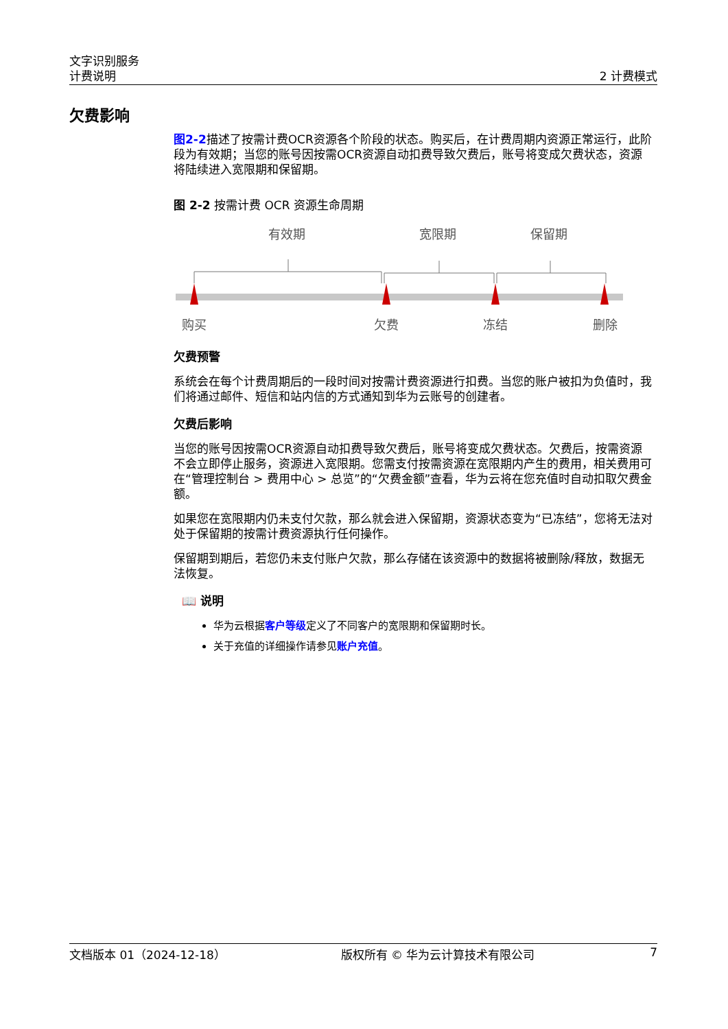文字识别服务
计费说明
2 计费模式
欠费影响
图2-2描述了按需计费OCR资源各个阶段的状态。购买后，在计费周期内资源正常运行，此阶段为有效期；当您的账号因按需OCR资源自动扣费导致欠费后，账号将变成欠费状态，资源将陆续进入宽限期和保留期。
图 2-2 按需计费 OCR 资源生命周期
有效期
宽限期
保留期
购买
欠费
冻结
删除
欠费预警
系统会在每个计费周期后的一段时间对按需计费资源进行扣费。当您的账户被扣为负值时，我们将通过邮件、短信和站内信的方式通知到华为云账号的创建者。
欠费后影响
当您的账号因按需OCR资源自动扣费导致欠费后，账号将变成欠费状态。欠费后，按需资源不会立即停止服务，资源进入宽限期。您需支付按需资源在宽限期内产生的费用，相关费用可在“管理控制台 > 费用中心 > 总览”的“欠费金额”查看，华为云将在您充值时自动扣取欠费金额。
如果您在宽限期内仍未支付欠款，那么就会进入保留期，资源状态变为“已冻结”，您将无法对处于保留期的按需计费资源执行任何操作。
保留期到期后，若您仍未支付账户欠款，那么存储在该资源中的数据将被删除/释放，数据无法恢复。
📖 说明
华为云根据客户等级定义了不同客户的宽限期和保留期时长。
关于充值的详细操作请参见账户充值。
文档版本 01（2024-12-18） 版权所有 © 华为云计算技术有限公司 7